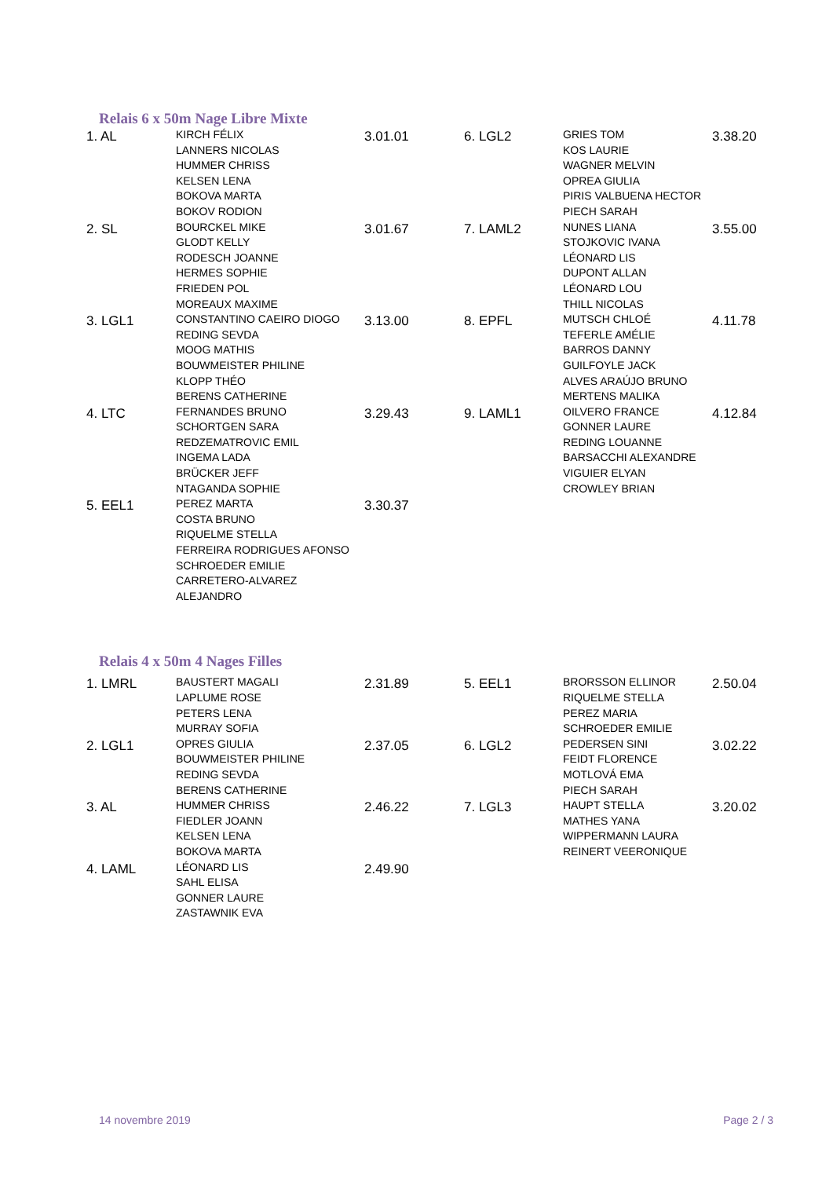Relais 6 x 50m Nage Libre Mixte
| 1. AL | KIRCH FÉLIX LANNERS NICOLAS HUMMER CHRISS KELSEN LENA BOKOVA MARTA BOKOV RODION | 3.01.01 | 6. LGL2 | GRIES TOM KOS LAURIE WAGNER MELVIN OPREA GIULIA PIRIS VALBUENA HECTOR PIECH SARAH | 3.38.20 |
| 2. SL | BOURCKEL MIKE GLODT KELLY RODESCH JOANNE HERMES SOPHIE FRIEDEN POL MOREAUX MAXIME | 3.01.67 | 7. LAML2 | NUNES LIANA STOJKOVIC IVANA LÉONARD LIS DUPONT ALLAN LÉONARD LOU THILL NICOLAS | 3.55.00 |
| 3. LGL1 | CONSTANTINO CAEIRO DIOGO REDING SEVDA MOOG MATHIS BOUWMEISTER PHILINE KLOPP THÉO BERENS CATHERINE | 3.13.00 | 8. EPFL | MUTSCH CHLOÉ TEFERLE AMÉLIE BARROS DANNY GUILFOYLE JACK ALVES ARAÚJO BRUNO MERTENS MALIKA | 4.11.78 |
| 4. LTC | FERNANDES BRUNO SCHORTGEN SARA REDZEMATROVIC EMIL INGEMA LADA BRÜCKER JEFF NTAGANDA SOPHIE | 3.29.43 | 9. LAML1 | OILVERO FRANCE GONNER LAURE REDING LOUANNE BARSACCHI ALEXANDRE VIGUIER ELYAN CROWLEY BRIAN | 4.12.84 |
| 5. EEL1 | PEREZ MARTA COSTA BRUNO RIQUELME STELLA FERREIRA RODRIGUES AFONSO SCHROEDER EMILIE CARRETERO-ALVAREZ ALEJANDRO | 3.30.37 | | | |
Relais 4 x 50m 4 Nages Filles
| 1. LMRL | BAUSTERT MAGALI LAPLUME ROSE PETERS LENA MURRAY SOFIA | 2.31.89 | 5. EEL1 | BRORSSON ELLINOR RIQUELME STELLA PEREZ MARIA SCHROEDER EMILIE | 2.50.04 |
| 2. LGL1 | OPRES GIULIA BOUWMEISTER PHILINE REDING SEVDA BERENS CATHERINE | 2.37.05 | 6. LGL2 | PEDERSEN SINI FEIDT FLORENCE MOTLOVÁ EMA PIECH SARAH | 3.02.22 |
| 3. AL | HUMMER CHRISS FIEDLER JOANN KELSEN LENA BOKOVA MARTA | 2.46.22 | 7. LGL3 | HAUPT STELLA MATHES YANA WIPPERMANN LAURA REINERT VEERONIQUE | 3.20.02 |
| 4. LAML | LÉONARD LIS SAHL ELISA GONNER LAURE ZASTAWNIK EVA | 2.49.90 | | | |
14 novembre 2019 Page 2 / 3